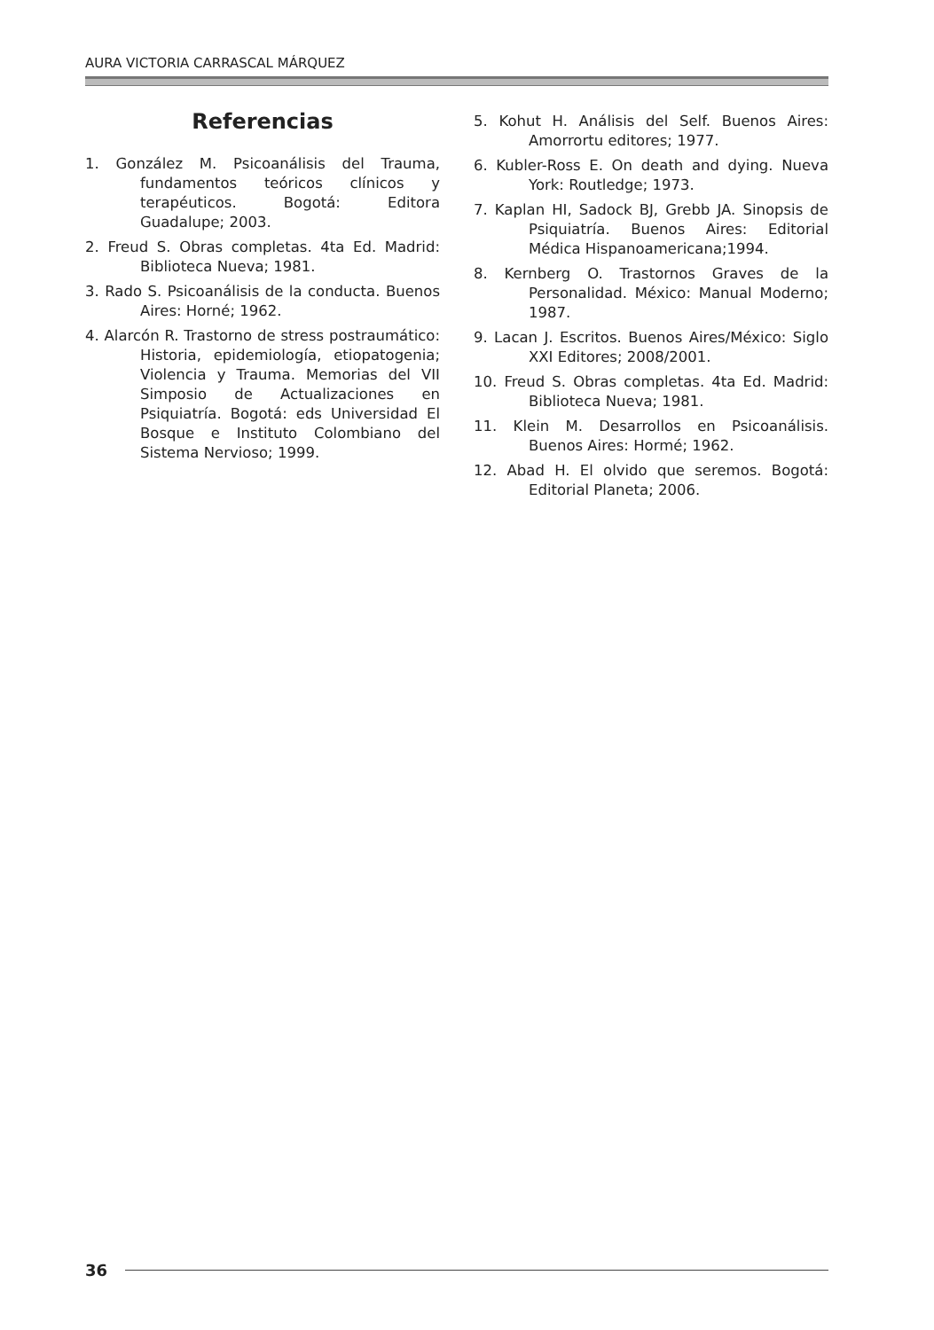AURA VICTORIA CARRASCAL MÁRQUEZ
Referencias
1. González M. Psicoanálisis del Trauma, fundamentos teóricos clínicos y terapéuticos. Bogotá: Editora Guadalupe; 2003.
2. Freud S. Obras completas. 4ta Ed. Madrid: Biblioteca Nueva; 1981.
3. Rado S. Psicoanálisis de la conducta. Buenos Aires: Horné; 1962.
4. Alarcón R. Trastorno de stress postraumático: Historia, epidemiología, etiopatogenia; Violencia y Trauma. Memorias del VII Simposio de Actualizaciones en Psiquiatría. Bogotá: eds Universidad El Bosque e Instituto Colombiano del Sistema Nervioso; 1999.
5. Kohut H. Análisis del Self. Buenos Aires: Amorrortu editores; 1977.
6. Kubler-Ross E. On death and dying. Nueva York: Routledge; 1973.
7. Kaplan HI, Sadock BJ, Grebb JA. Sinopsis de Psiquiatría. Buenos Aires: Editorial Médica Hispanoamericana;1994.
8. Kernberg O. Trastornos Graves de la Personalidad. México: Manual Moderno; 1987.
9. Lacan J. Escritos. Buenos Aires/México: Siglo XXI Editores; 2008/2001.
10. Freud S. Obras completas. 4ta Ed. Madrid: Biblioteca Nueva; 1981.
11. Klein M. Desarrollos en Psicoanálisis. Buenos Aires: Hormé; 1962.
12. Abad H. El olvido que seremos. Bogotá: Editorial Planeta; 2006.
36